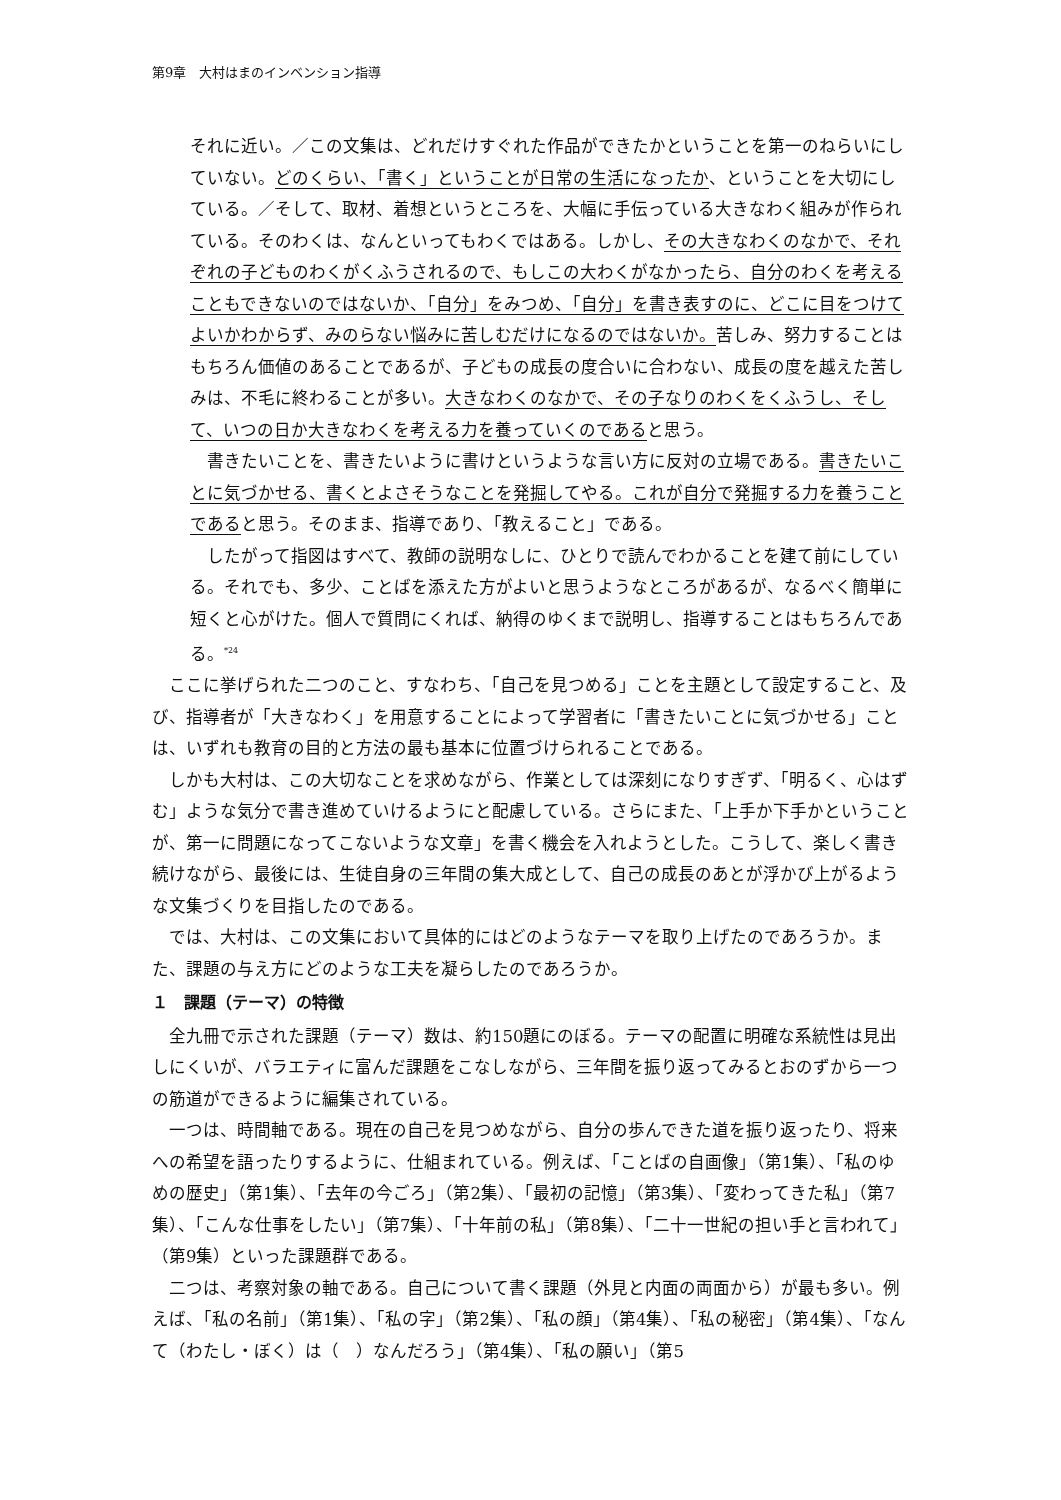第9章　大村はまのインベンション指導
それに近い。／この文集は、どれだけすぐれた作品ができたかということを第一のねらいにしていない。どのくらい、「書く」ということが日常の生活になったか、ということを大切にしている。／そして、取材、着想というところを、大幅に手伝っている大きなわく組みが作られている。そのわくは、なんといってもわくではある。しかし、その大きなわくのなかで、それぞれの子どものわくがくふうされるので、もしこの大わくがなかったら、自分のわくを考えることもできないのではないか、「自分」をみつめ、「自分」を書き表すのに、どこに目をつけてよいかわからず、みのらない悩みに苦しむだけになるのではないか。苦しみ、努力することはもちろん価値のあることであるが、子どもの成長の度合いに合わない、成長の度を越えた苦しみは、不毛に終わることが多い。大きなわくのなかで、その子なりのわくをくふうし、そして、いつの日か大きなわくを考える力を養っていくのであると思う。
　書きたいことを、書きたいように書けというような言い方に反対の立場である。書きたいことに気づかせる、書くとよさそうなことを発掘してやる。これが自分で発掘する力を養うことであると思う。そのまま、指導であり、「教えること」である。
　したがって指図はすべて、教師の説明なしに、ひとりで読んでわかることを建て前にしている。それでも、多少、ことばを添えた方がよいと思うようなところがあるが、なるべく簡単に短くと心がけた。個人で質問にくれば、納得のゆくまで説明し、指導することはもちろんである。<sup>*24</sup>
　ここに挙げられた二つのこと、すなわち、「自己を見つめる」ことを主題として設定すること、及び、指導者が「大きなわく」を用意することによって学習者に「書きたいことに気づかせる」ことは、いずれも教育の目的と方法の最も基本に位置づけられることである。
　しかも大村は、この大切なことを求めながら、作業としては深刻になりすぎず、「明るく、心はずむ」ような気分で書き進めていけるようにと配慮している。さらにまた、「上手か下手かということが、第一に問題になってこないような文章」を書く機会を入れようとした。こうして、楽しく書き続けながら、最後には、生徒自身の三年間の集大成として、自己の成長のあとが浮かび上がるような文集づくりを目指したのである。
　では、大村は、この文集において具体的にはどのようなテーマを取り上げたのであろうか。また、課題の与え方にどのような工夫を凝らしたのであろうか。
１　課題（テーマ）の特徴
　全九冊で示された課題（テーマ）数は、約150題にのぼる。テーマの配置に明確な系統性は見出しにくいが、バラエティに富んだ課題をこなしながら、三年間を振り返ってみるとおのずから一つの筋道ができるように編集されている。
　一つは、時間軸である。現在の自己を見つめながら、自分の歩んできた道を振り返ったり、将来への希望を語ったりするように、仕組まれている。例えば、「ことばの自画像」（第1集）、「私のゆめの歴史」（第1集）、「去年の今ごろ」（第2集）、「最初の記憶」（第3集）、「変わってきた私」（第7集）、「こんな仕事をしたい」（第7集）、「十年前の私」（第8集）、「二十一世紀の担い手と言われて」（第9集）といった課題群である。
　二つは、考察対象の軸である。自己について書く課題（外見と内面の両面から）が最も多い。例えば、「私の名前」（第1集）、「私の字」（第2集）、「私の顔」（第4集）、「私の秘密」（第4集）、「なんて（わたし・ぼく）は（　）なんだろう」（第4集）、「私の願い」（第5